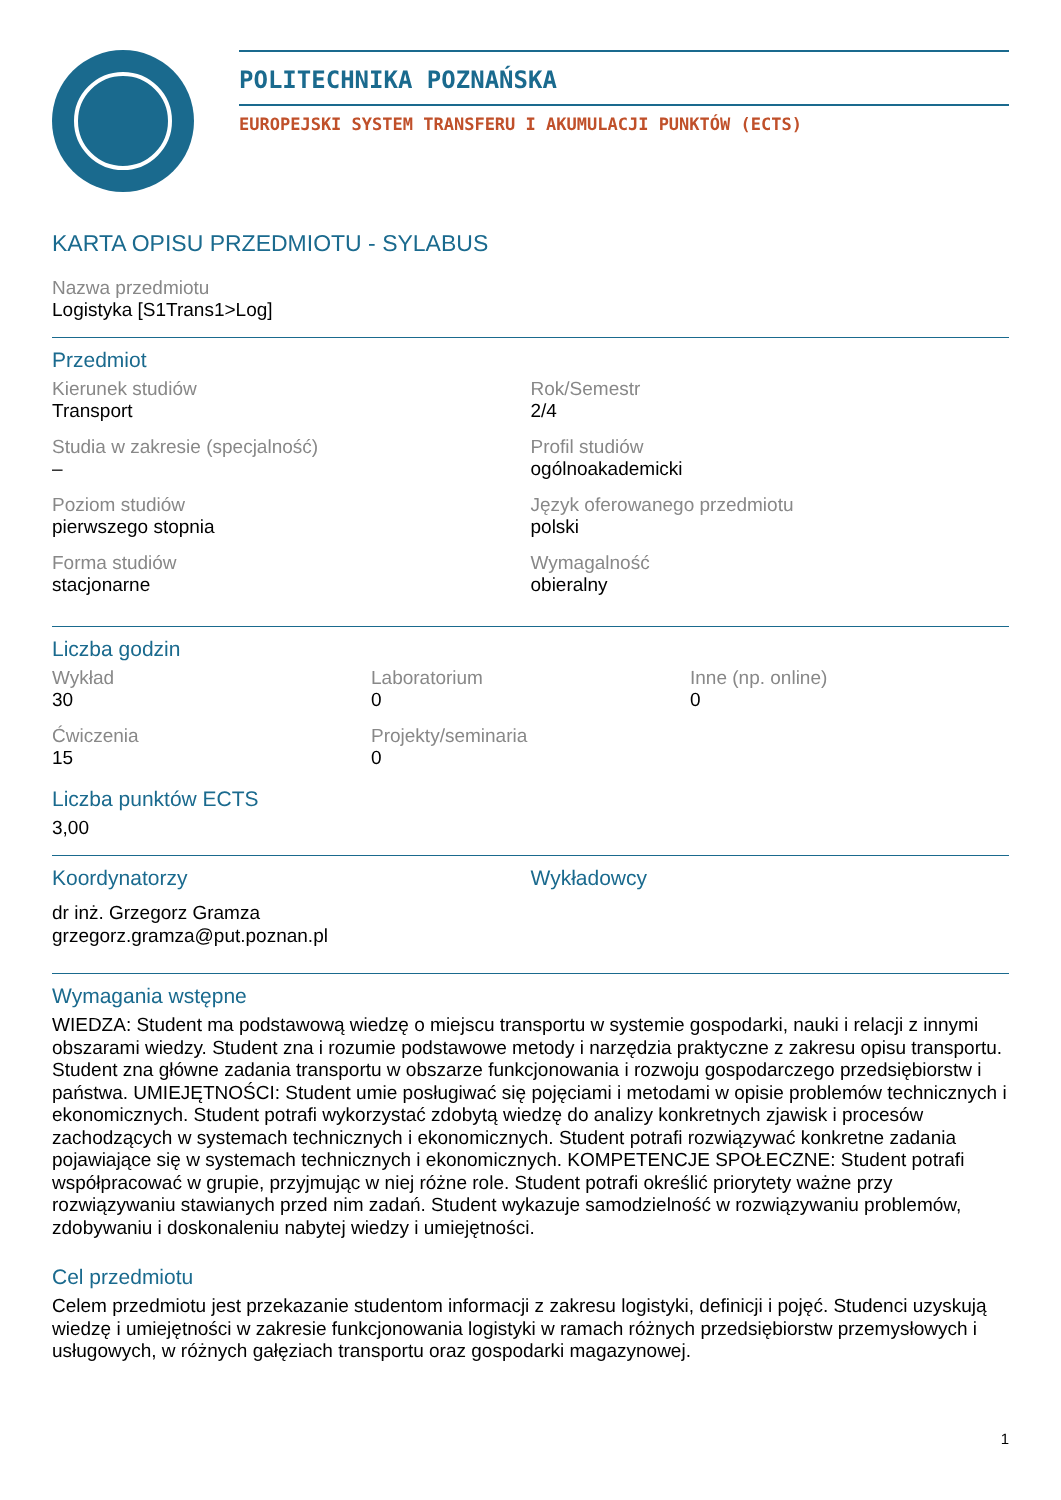POLITECHNIKA POZNAŃSKA
EUROPEJSKI SYSTEM TRANSFERU I AKUMULACJI PUNKTÓW (ECTS)
KARTA OPISU PRZEDMIOTU - SYLABUS
Nazwa przedmiotu
Logistyka [S1Trans1>Log]
Przedmiot
Kierunek studiów
Transport
Rok/Semestr
2/4
Studia w zakresie (specjalność)
–
Profil studiów
ogólnoakademicki
Poziom studiów
pierwszego stopnia
Język oferowanego przedmiotu
polski
Forma studiów
stacjonarne
Wymagalność
obieralny
Liczba godzin
Wykład
30
Laboratorium
0
Inne (np. online)
0
Ćwiczenia
15
Projekty/seminaria
0
Liczba punktów ECTS
3,00
Koordynatorzy
dr inż. Grzegorz Gramza
grzegorz.gramza@put.poznan.pl
Wykładowcy
Wymagania wstępne
WIEDZA: Student ma podstawową wiedzę o miejscu transportu w systemie gospodarki, nauki i relacji z innymi obszarami wiedzy. Student zna i rozumie podstawowe metody i narzędzia praktyczne z zakresu opisu transportu. Student zna główne zadania transportu w obszarze funkcjonowania i rozwoju gospodarczego przedsiębiorstw i państwa. UMIEJĘTNOŚCI: Student umie posługiwać się pojęciami i metodami w opisie problemów technicznych i ekonomicznych. Student potrafi wykorzystać zdobytą wiedzę do analizy konkretnych zjawisk i procesów zachodzących w systemach technicznych i ekonomicznych. Student potrafi rozwiązywać konkretne zadania pojawiające się w systemach technicznych i ekonomicznych. KOMPETENCJE SPOŁECZNE: Student potrafi współpracować w grupie, przyjmując w niej różne role. Student potrafi określić priorytety ważne przy rozwiązywaniu stawianych przed nim zadań. Student wykazuje samodzielność w rozwiązywaniu problemów, zdobywaniu i doskonaleniu nabytej wiedzy i umiejętności.
Cel przedmiotu
Celem przedmiotu jest przekazanie studentom informacji z zakresu logistyki, definicji i pojęć. Studenci uzyskują wiedzę i umiejętności w zakresie funkcjonowania logistyki w ramach różnych przedsiębiorstw przemysłowych i usługowych, w różnych gałęziach transportu oraz gospodarki magazynowej.
1